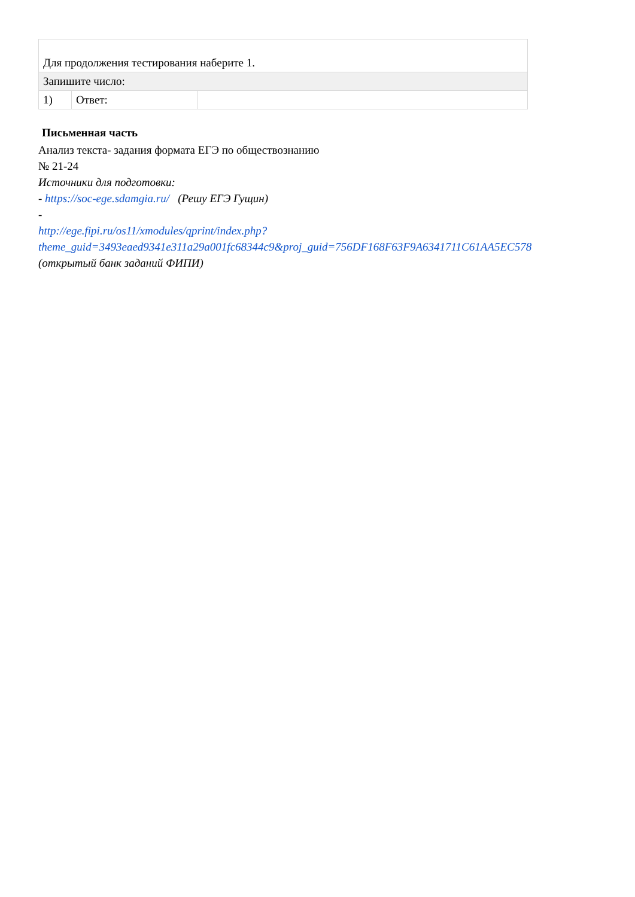| Для продолжения тестирования наберите 1. | | |
| Запишите число: | | |
| 1) | Ответ: | |
Письменная часть
Анализ текста- задания формата ЕГЭ по обществознанию № 21-24
Источники для подготовки:
- https://soc-ege.sdamgia.ru/ (Решу ЕГЭ Гущин)
-
http://ege.fipi.ru/os11/xmodules/qprint/index.php?theme_guid=3493eaed9341e311a29a001fc68344c9&proj_guid=756DF168F63F9A6341711C61AA5EC578
(открытый банк заданий ФИПИ)